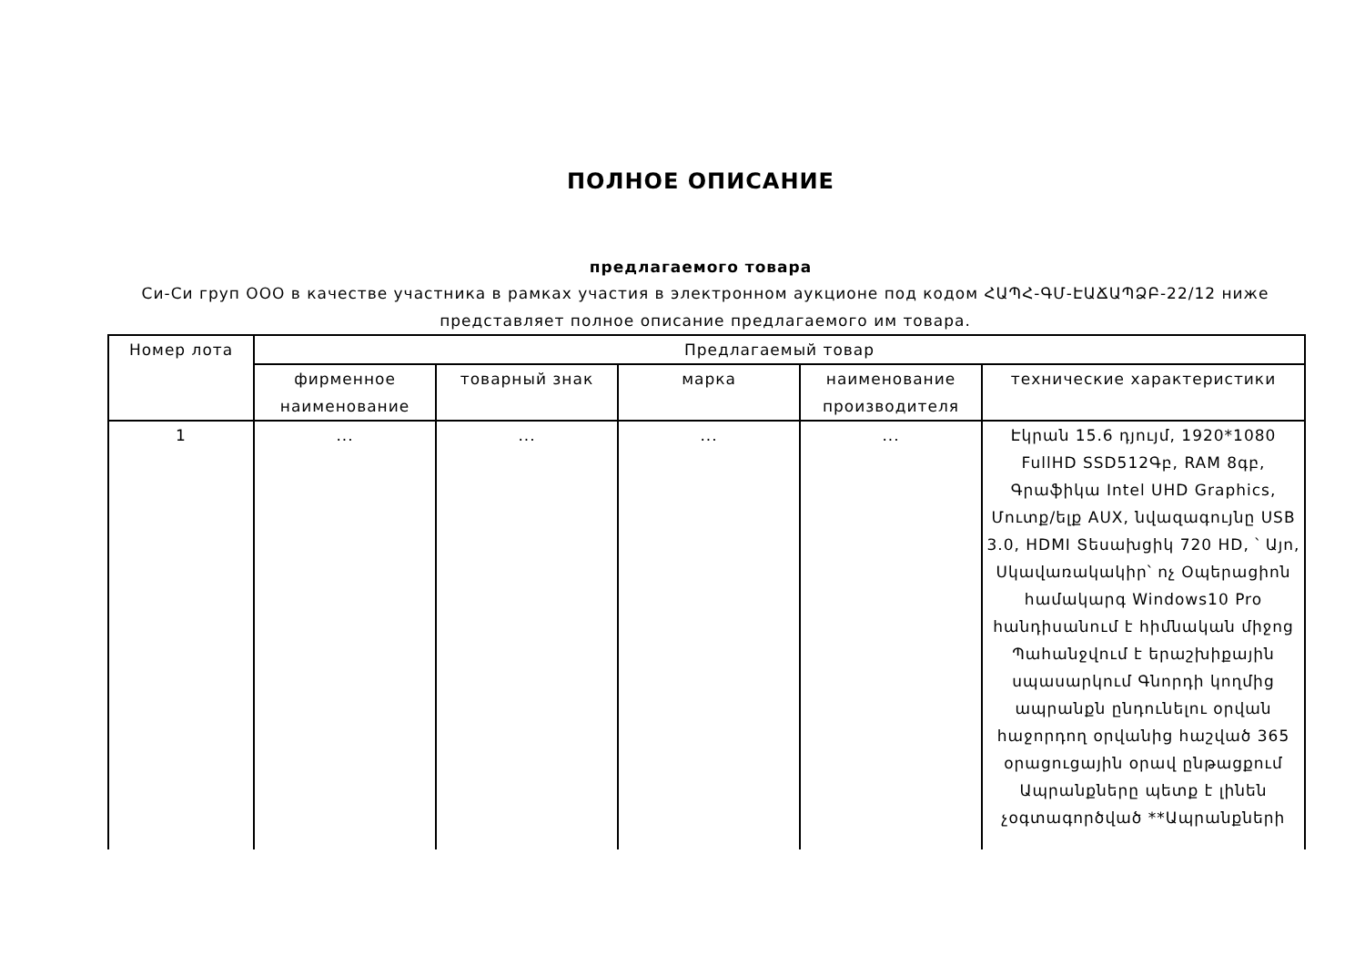ПОЛНОЕ ОПИСАНИЕ
предлагаемого товара
Си-Си груп ООО в качестве участника в рамках участия в электронном аукционе под кодом ՀԱՊՀ-ԳՄ-ԷԱՃԱՊՁԲ-22/12 ниже представляет полное описание предлагаемого им товара.
| Номер лота | Предлагаемый товар | | | | |
| --- | --- | --- | --- | --- | --- |
| | фирменное наименование | товарный знак | марка | наименование производителя | технические характеристики |
| 1 | ... | ... | ... | ... | Էկրան 15.6 դյույմ, 1920*1080 FullHD SSD512Գբ, RAM 8գբ, Գրաֆիկա Intel UHD Graphics, Մուտք/ելք AUX, նվազագույնը USB 3.0, HDMI Տեսախցիկ 720 HD, ՝ Այո, Սկավառակակիր՝ ոչ Օպերացիոն համակարգ Windows10 Pro հանդիսանում է հիմնական միջոց Պահանջվում է երաշխիքային սպասարկում Գնորդի կողմից ապրանքն ընդունելու օրվան հաջորդող օրվանից հաշված 365 օրացուցային օրավ ընթացքում Ապրանքները պետք է լինեն չօգտագործված **Ապրանքների |